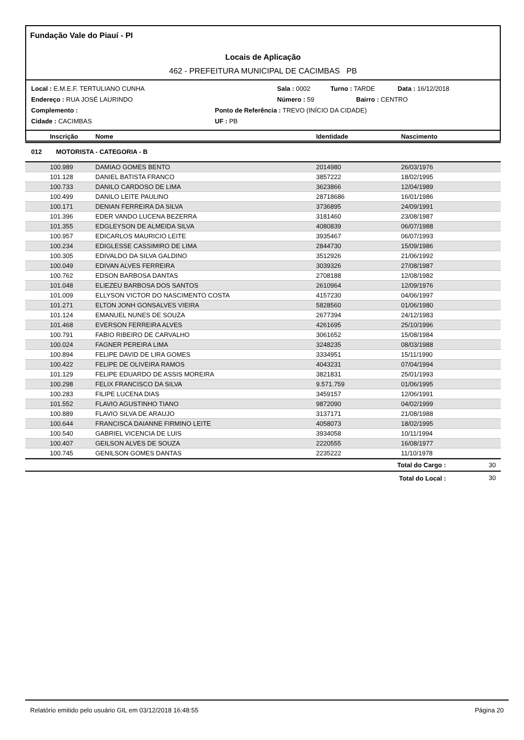Fundação Vale do Piauí - PI
Locais de Aplicação
462 - PREFEITURA MUNICIPAL DE CACIMBAS PB
Local : E.M.E.F. TERTULIANO CUNHA Sala : 0002 Turno : TARDE Data : 16/12/2018
Endereço : RUA JOSÉ LAURINDO Número : 59 Bairro : CENTRO
Complemento : Ponto de Referência : TREVO (INÍCIO DA CIDADE)
Cidade : CACIMBAS UF : PB
| | Inscrição | Nome | Identidade | Nascimento |
| --- | --- | --- | --- | --- |
012 MOTORISTA - CATEGORIA - B
| | 100.989 | DAMIAO GOMES BENTO | 2014980 | 26/03/1976 |
| | 101.128 | DANIEL BATISTA FRANCO | 3857222 | 18/02/1995 |
| | 100.733 | DANILO CARDOSO DE LIMA | 3623866 | 12/04/1989 |
| | 100.499 | DANILO LEITE PAULINO | 28718686 | 16/01/1986 |
| | 100.171 | DENIAN FERREIRA DA SILVA | 3736895 | 24/09/1991 |
| | 101.396 | EDER VANDO LUCENA BEZERRA | 3181460 | 23/08/1987 |
| | 101.355 | EDGLEYSON DE ALMEIDA SILVA | 4080839 | 06/07/1988 |
| | 100.957 | EDICARLOS MAURICIO LEITE | 3935467 | 06/07/1993 |
| | 100.234 | EDIGLESSE CASSIMIRO DE LIMA | 2844730 | 15/09/1986 |
| | 100.305 | EDIVALDO DA SILVA GALDINO | 3512926 | 21/06/1992 |
| | 100.049 | EDIVAN ALVES FERREIRA | 3039326 | 27/08/1987 |
| | 100.762 | EDSON BARBOSA DANTAS | 2708188 | 12/08/1982 |
| | 101.048 | ELIEZEU BARBOSA DOS SANTOS | 2610964 | 12/09/1976 |
| | 101.009 | ELLYSON VICTOR DO NASCIMENTO COSTA | 4157230 | 04/06/1997 |
| | 101.271 | ELTON JONH GONSALVES VIEIRA | 5828560 | 01/06/1980 |
| | 101.124 | EMANUEL NUNES DE SOUZA | 2677394 | 24/12/1983 |
| | 101.468 | EVERSON FERREIRA ALVES | 4261695 | 25/10/1996 |
| | 100.791 | FABIO RIBEIRO DE CARVALHO | 3061652 | 15/08/1984 |
| | 100.024 | FAGNER PEREIRA LIMA | 3248235 | 08/03/1988 |
| | 100.894 | FELIPE DAVID DE LIRA GOMES | 3334951 | 15/11/1990 |
| | 100.422 | FELIPE DE OLIVEIRA RAMOS | 4043231 | 07/04/1994 |
| | 101.129 | FELIPE EDUARDO DE ASSIS MOREIRA | 3821831 | 25/01/1993 |
| | 100.298 | FELIX FRANCISCO DA SILVA | 9.571.759 | 01/06/1995 |
| | 100.283 | FILIPE LUCENA DIAS | 3459157 | 12/06/1991 |
| | 101.552 | FLAVIO AGUSTINHO TIANO | 9872090 | 04/02/1999 |
| | 100.889 | FLAVIO SILVA DE ARAUJO | 3137171 | 21/08/1988 |
| | 100.644 | FRANCISCA DAIANNE FIRMINO LEITE | 4058073 | 18/02/1995 |
| | 100.540 | GABRIEL VICENCIA DE LUIS | 3934058 | 10/11/1994 |
| | 100.407 | GEILSON ALVES DE SOUZA | 2220555 | 16/08/1977 |
| | 100.745 | GENILSON GOMES DANTAS | 2235222 | 11/10/1978 |
| Total do Cargo : | 30 |
| Total do Local : | 30 |
Relatório emitido pelo usuário GIL em 03/12/2018 16:48:55 Página 20